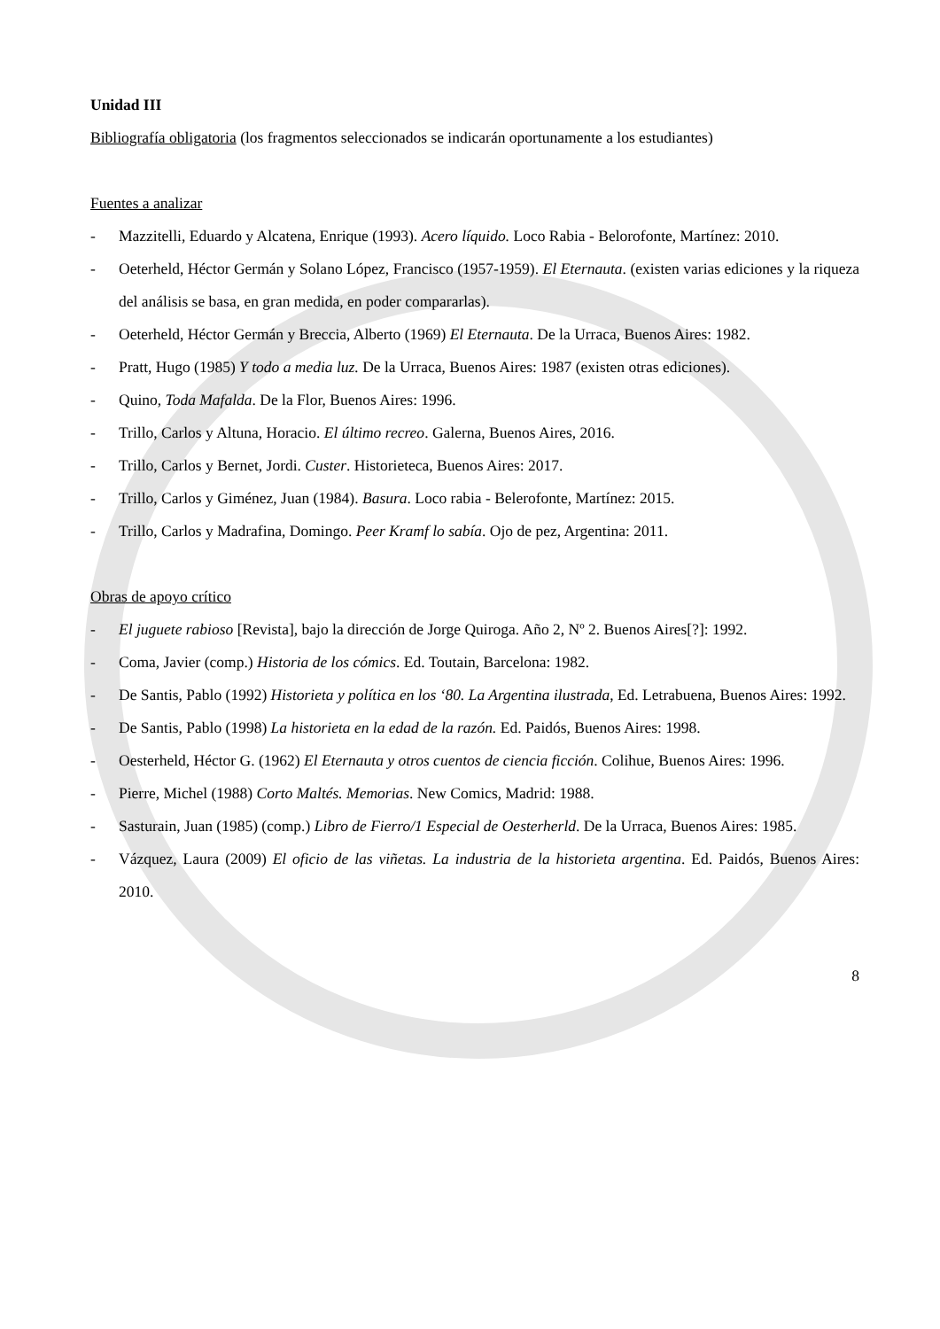Unidad III
Bibliografía obligatoria (los fragmentos seleccionados se indicarán oportunamente a los estudiantes)
Fuentes a analizar
- Mazzitelli, Eduardo y Alcatena, Enrique (1993). Acero líquido. Loco Rabia - Belorofonte, Martínez: 2010.
- Oeterheld, Héctor Germán y Solano López, Francisco (1957-1959). El Eternauta. (existen varias ediciones y la riqueza del análisis se basa, en gran medida, en poder compararlas).
- Oeterheld, Héctor Germán y Breccia, Alberto (1969) El Eternauta. De la Urraca, Buenos Aires: 1982.
- Pratt, Hugo (1985) Y todo a media luz. De la Urraca, Buenos Aires: 1987 (existen otras ediciones).
- Quino, Toda Mafalda. De la Flor, Buenos Aires: 1996.
- Trillo, Carlos y Altuna, Horacio. El último recreo. Galerna, Buenos Aires, 2016.
- Trillo, Carlos y Bernet, Jordi. Custer. Historieteca, Buenos Aires: 2017.
- Trillo, Carlos y Giménez, Juan (1984). Basura. Loco rabia - Belerofonte, Martínez: 2015.
- Trillo, Carlos y Madrafina, Domingo. Peer Kramf lo sabía. Ojo de pez, Argentina: 2011.
Obras de apoyo crítico
- El juguete rabioso [Revista], bajo la dirección de Jorge Quiroga. Año 2, Nº 2. Buenos Aires[?]: 1992.
- Coma, Javier (comp.) Historia de los cómics. Ed. Toutain, Barcelona: 1982.
- De Santis, Pablo (1992) Historieta y política en los ‘80. La Argentina ilustrada, Ed. Letrabuena, Buenos Aires: 1992.
- De Santis, Pablo (1998) La historieta en la edad de la razón. Ed. Paidós, Buenos Aires: 1998.
- Oesterheld, Héctor G. (1962) El Eternauta y otros cuentos de ciencia ficción. Colihue, Buenos Aires: 1996.
- Pierre, Michel (1988) Corto Maltés. Memorias. New Comics, Madrid: 1988.
- Sasturain, Juan (1985) (comp.) Libro de Fierro/1 Especial de Oesterherld. De la Urraca, Buenos Aires: 1985.
- Vázquez, Laura (2009) El oficio de las viñetas. La industria de la historieta argentina. Ed. Paidós, Buenos Aires: 2010.
8